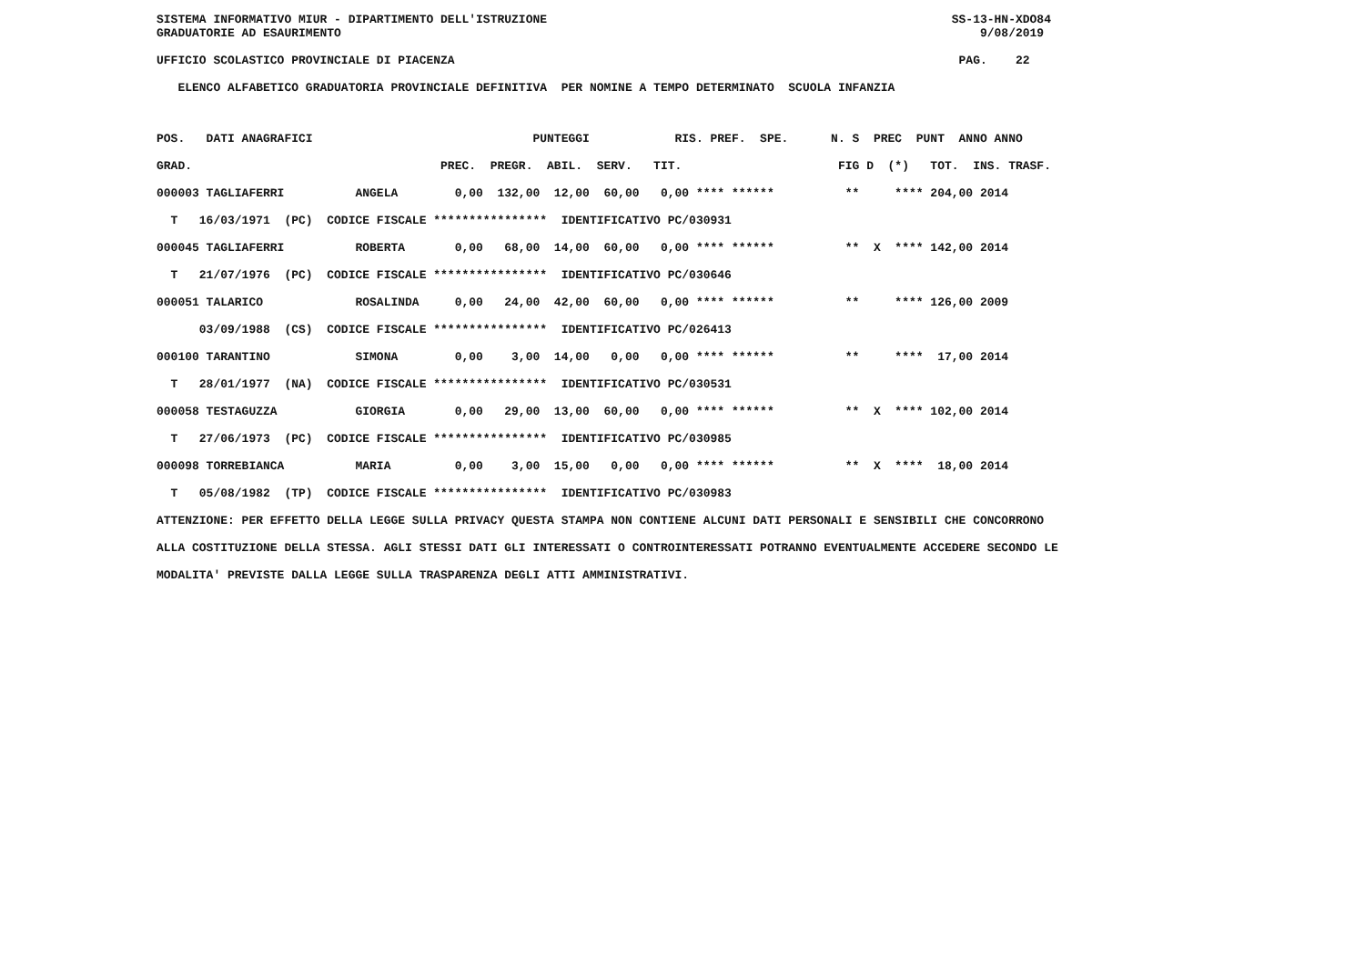SISTEMA INFORMATIVO MIUR - DIPARTIMENTO DELL'ISTRUZIONE                                                         SS-13-HN-XDO84
GRADUATORIE AD ESAURIMENTO                                                                                          9/08/2019

UFFICIO SCOLASTICO PROVINCIALE DI PIACENZA                                                                       PAG.    22

   ELENCO ALFABETICO GRADUATORIA PROVINCIALE DEFINITIVA  PER NOMINE A TEMPO DETERMINATO  SCUOLA INFANZIA
POS.   DATI ANAGRAFICI                               PUNTEGGI            RIS. PREF.  SPE.      N. S  PREC  PUNT  ANNO ANNO
GRAD.                                   PREC.  PREGR.  ABIL.  SERV.   TIT.                      FIG D  (*)   TOT.  INS. TRASF.
000003 TAGLIAFERRI          ANGELA        0,00  132,00  12,00  60,00   0,00 **** ******          **     **** 204,00 2014
  T   16/03/1971  (PC)  CODICE FISCALE ****************  IDENTIFICATIVO PC/030931
000045 TAGLIAFERRI          ROBERTA       0,00   68,00  14,00  60,00   0,00 **** ******          **  X  **** 142,00 2014
  T   21/07/1976  (PC)  CODICE FISCALE ****************  IDENTIFICATIVO PC/030646
000051 TALARICO             ROSALINDA     0,00   24,00  42,00  60,00   0,00 **** ******          **     **** 126,00 2009
      03/09/1988  (CS)  CODICE FISCALE ****************  IDENTIFICATIVO PC/026413
000100 TARANTINO            SIMONA        0,00    3,00  14,00   0,00   0,00 **** ******          **     ****  17,00 2014
  T   28/01/1977  (NA)  CODICE FISCALE ****************  IDENTIFICATIVO PC/030531
000058 TESTAGUZZA           GIORGIA       0,00   29,00  13,00  60,00   0,00 **** ******          **  X  **** 102,00 2014
  T   27/06/1973  (PC)  CODICE FISCALE ****************  IDENTIFICATIVO PC/030985
000098 TORREBIANCA          MARIA         0,00    3,00  15,00   0,00   0,00 **** ******          **  X  ****  18,00 2014
  T   05/08/1982  (TP)  CODICE FISCALE ****************  IDENTIFICATIVO PC/030983
ATTENZIONE: PER EFFETTO DELLA LEGGE SULLA PRIVACY QUESTA STAMPA NON CONTIENE ALCUNI DATI PERSONALI E SENSIBILI CHE CONCORRONO
ALLA COSTITUZIONE DELLA STESSA. AGLI STESSI DATI GLI INTERESSATI O CONTROINTERESSATI POTRANNO EVENTUALMENTE ACCEDERE SECONDO LE
MODALITA' PREVISTE DALLA LEGGE SULLA TRASPARENZA DEGLI ATTI AMMINISTRATIVI.